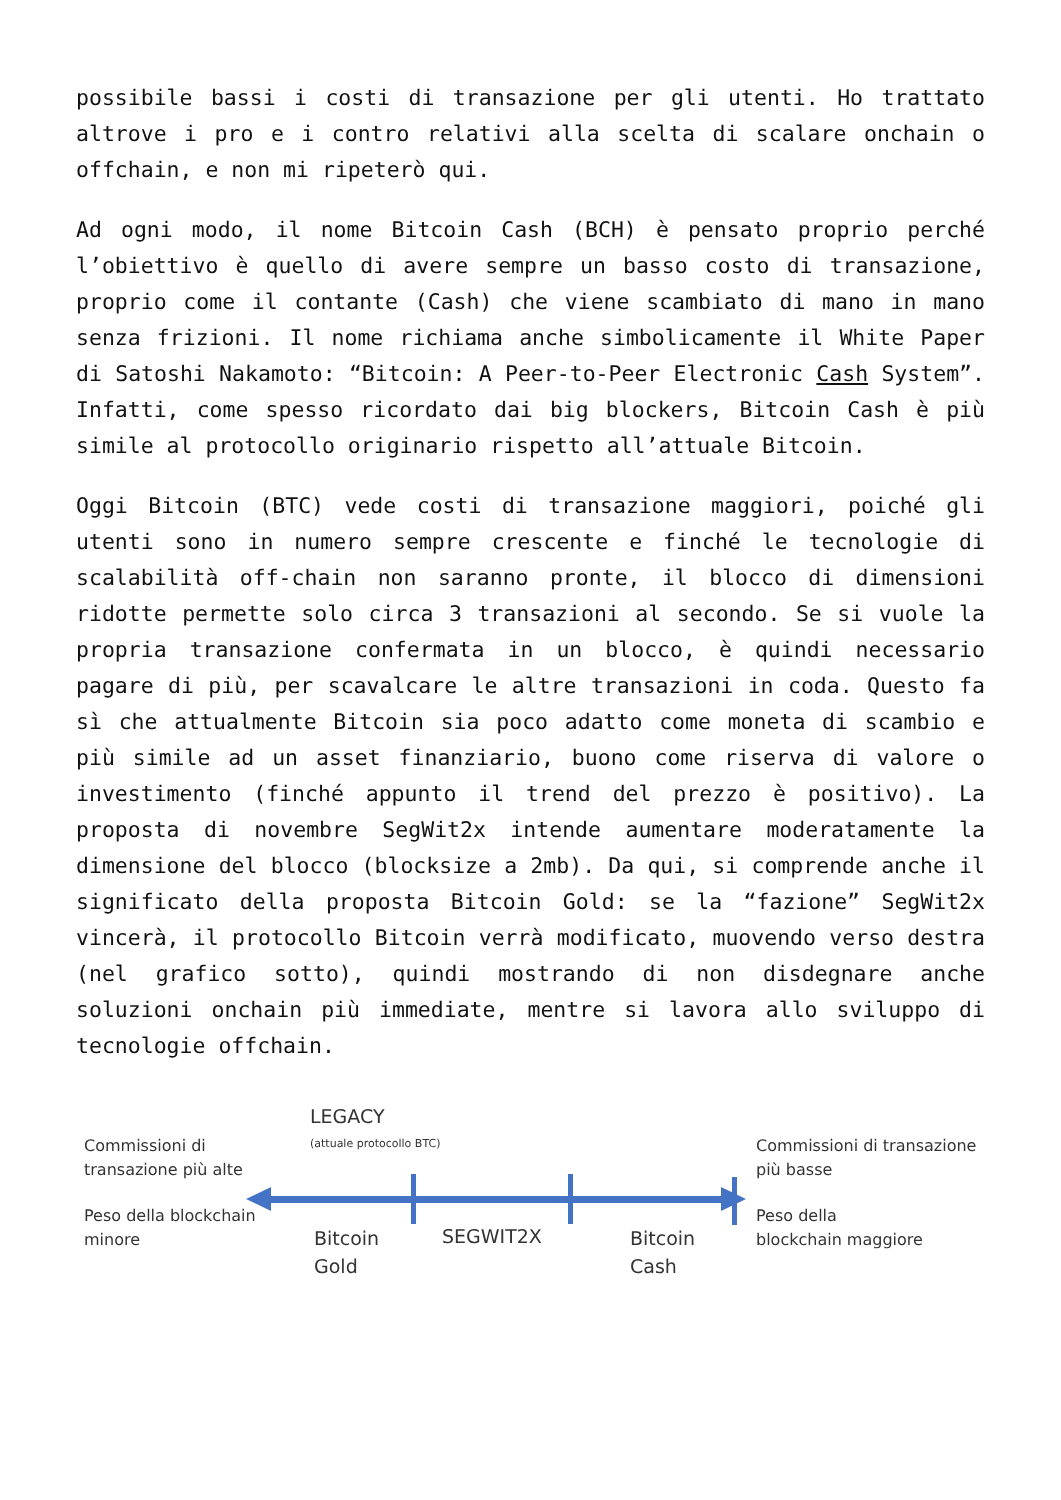possibile bassi i costi di transazione per gli utenti. Ho trattato altrove i pro e i contro relativi alla scelta di scalare onchain o offchain, e non mi ripeterò qui.
Ad ogni modo, il nome Bitcoin Cash (BCH) è pensato proprio perché l’obiettivo è quello di avere sempre un basso costo di transazione, proprio come il contante (Cash) che viene scambiato di mano in mano senza frizioni. Il nome richiama anche simbolicamente il White Paper di Satoshi Nakamoto: “Bitcoin: A Peer-to-Peer Electronic Cash System”. Infatti, come spesso ricordato dai big blockers, Bitcoin Cash è più simile al protocollo originario rispetto all’attuale Bitcoin.
Oggi Bitcoin (BTC) vede costi di transazione maggiori, poiché gli utenti sono in numero sempre crescente e finché le tecnologie di scalabilità off-chain non saranno pronte, il blocco di dimensioni ridotte permette solo circa 3 transazioni al secondo. Se si vuole la propria transazione confermata in un blocco, è quindi necessario pagare di più, per scavalcare le altre transazioni in coda. Questo fa sì che attualmente Bitcoin sia poco adatto come moneta di scambio e più simile ad un asset finanziario, buono come riserva di valore o investimento (finché appunto il trend del prezzo è positivo). La proposta di novembre SegWit2x intende aumentare moderatamente la dimensione del blocco (blocksize a 2mb). Da qui, si comprende anche il significato della proposta Bitcoin Gold: se la “fazione” SegWit2x vincerà, il protocollo Bitcoin verrà modificato, muovendo verso destra (nel grafico sotto), quindi mostrando di non disdegnare anche soluzioni onchain più immediate, mentre si lavora allo sviluppo di tecnologie offchain.
Commissioni di
transazione più alte
LEGACY
(attuale protocollo BTC)
Commissioni di transazione
più basse
Peso della blockchain
minore
Bitcoin
Gold
SEGWIT2X
Bitcoin
Cash
Peso della
blockchain maggiore